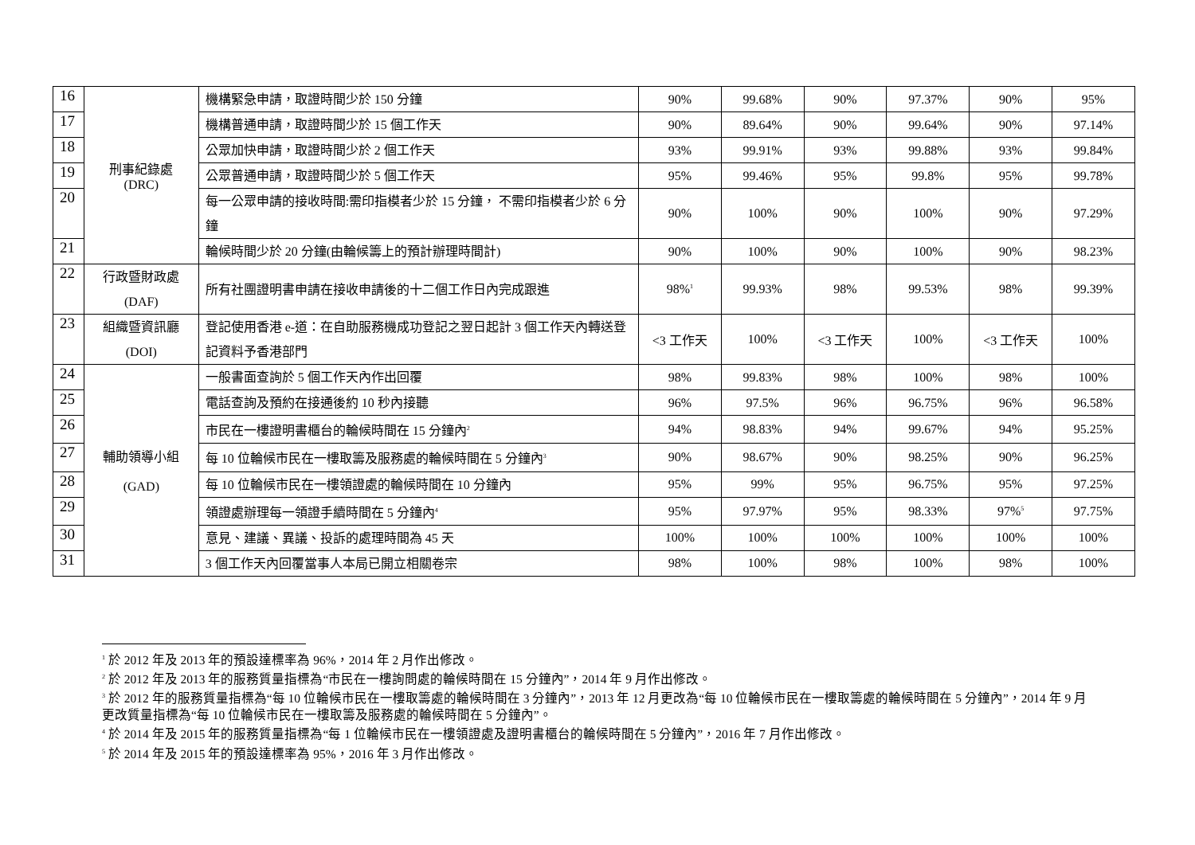| 16 | 刑事紀錄處 (DRC) | 機構緊急申請，取證時間少於 150 分鐘 | 90% | 99.68% | 90% | 97.37% | 90% | 95% |
| 17 | | 機構普通申請，取證時間少於 15 個工作天 | 90% | 89.64% | 90% | 99.64% | 90% | 97.14% |
| 18 | | 公眾加快申請，取證時間少於 2 個工作天 | 93% | 99.91% | 93% | 99.88% | 93% | 99.84% |
| 19 | | 公眾普通申請，取證時間少於 5 個工作天 | 95% | 99.46% | 95% | 99.8% | 95% | 99.78% |
| 20 | | 每一公眾申請的接收時間:需印指模者少於 15 分鐘， 不需印指模者少於 6 分鐘 | 90% | 100% | 90% | 100% | 90% | 97.29% |
| 21 | | 輪候時間少於 20 分鐘(由輪候籌上的預計辦理時間計) | 90% | 100% | 90% | 100% | 90% | 98.23% |
| 22 | 行政暨財政處 (DAF) | 所有社團證明書申請在接收申請後的十二個工作日內完成跟進 | 98%<sup>1</sup> | 99.93% | 98% | 99.53% | 98% | 99.39% |
| 23 | 組織暨資訊廳 (DOI) | 登記使用香港 e-道：在自助服務機成功登記之翌日起計 3 個工作天內轉送登記資料予香港部門 | <3 工作天 | 100% | <3 工作天 | 100% | <3 工作天 | 100% |
| 24 | 輔助領導小組 (GAD) | 一般書面查詢於 5 個工作天內作出回覆 | 98% | 99.83% | 98% | 100% | 98% | 100% |
| 25 | | 電話查詢及預約在接通後約 10 秒內接聽 | 96% | 97.5% | 96% | 96.75% | 96% | 96.58% |
| 26 | | 市民在一樓證明書櫃台的輪候時間在 15 分鐘內<sup>2</sup> | 94% | 98.83% | 94% | 99.67% | 94% | 95.25% |
| 27 | | 每 10 位輪候市民在一樓取籌及服務處的輪候時間在 5 分鐘內<sup>3</sup> | 90% | 98.67% | 90% | 98.25% | 90% | 96.25% |
| 28 | | 每 10 位輪候市民在一樓領證處的輪候時間在 10 分鐘內 | 95% | 99% | 95% | 96.75% | 95% | 97.25% |
| 29 | | 領證處辦理每一領證手續時間在 5 分鐘內<sup>4</sup> | 95% | 97.97% | 95% | 98.33% | 97%<sup>5</sup> | 97.75% |
| 30 | | 意見、建議、異議、投訴的處理時間為 45 天 | 100% | 100% | 100% | 100% | 100% | 100% |
| 31 | | 3 個工作天內回覆當事人本局已開立相關卷宗 | 98% | 100% | 98% | 100% | 98% | 100% |
<sup>1</sup> 於 2012 年及 2013 年的預設達標率為 96%，2014 年 2 月作出修改。
<sup>2</sup> 於 2012 年及 2013 年的服務質量指標為“市民在一樓詢問處的輪候時間在 15 分鐘內”，2014 年 9 月作出修改。
<sup>3</sup> 於 2012 年的服務質量指標為“每 10 位輪候市民在一樓取籌處的輪候時間在 3 分鐘內”，2013 年 12 月更改為“每 10 位輪候市民在一樓取籌處的輪候時間在 5 分鐘內”，2014 年 9 月更改質量指標為“每 10 位輪候市民在一樓取籌及服務處的輪候時間在 5 分鐘內”。
<sup>4</sup> 於 2014 年及 2015 年的服務質量指標為“每 1 位輪候市民在一樓領證處及證明書櫃台的輪候時間在 5 分鐘內”，2016 年 7 月作出修改。
<sup>5</sup> 於 2014 年及 2015 年的預設達標率為 95%，2016 年 3 月作出修改。